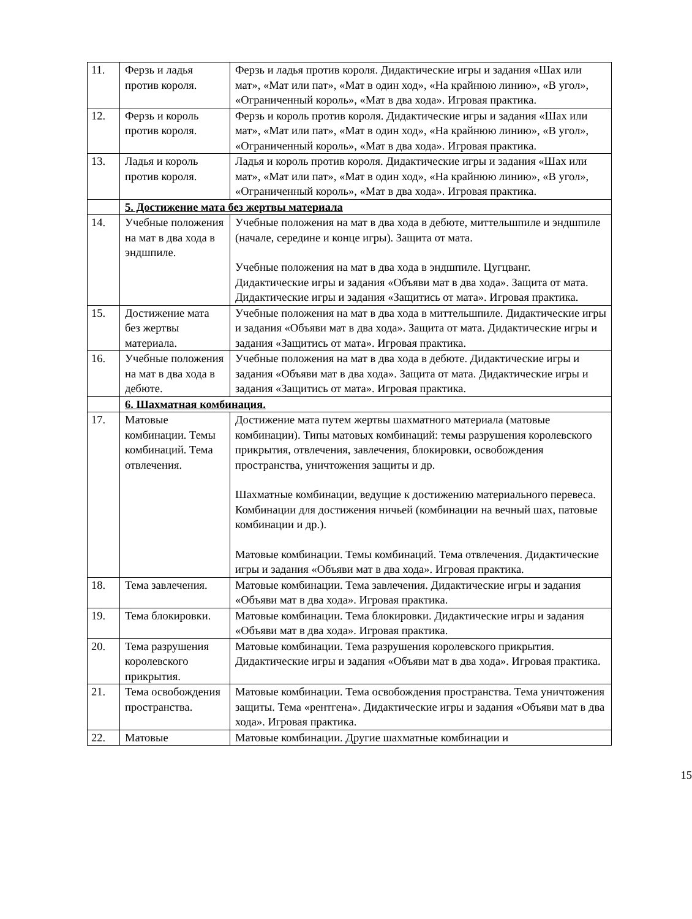| 11. | Ферзь и ладья против короля. | Ферзь и ладья против короля. Дидактические игры и задания «Шах или мат», «Мат или пат», «Мат в один ход», «На крайнюю линию», «В угол», «Ограниченный король», «Мат в два хода». Игровая практика. |
| 12. | Ферзь и король против короля. | Ферзь и король против короля. Дидактические игры и задания «Шах или мат», «Мат или пат», «Мат в один ход», «На крайнюю линию», «В угол», «Ограниченный король», «Мат в два хода». Игровая практика. |
| 13. | Ладья и король против короля. | Ладья и король против короля. Дидактические игры и задания «Шах или мат», «Мат или пат», «Мат в один ход», «На крайнюю линию», «В угол», «Ограниченный король», «Мат в два хода». Игровая практика. |
| | 5. Достижение мата без жертвы материала | |
| 14. | Учебные положения на мат в два хода в эндшпиле. | Учебные положения на мат в два хода в дебюте, миттельшпиле и эндшпиле (начале, середине и конце игры). Защита от мата. Учебные положения на мат в два хода в эндшпиле. Цугцванг. Дидактические игры и задания «Объяви мат в два хода». Защита от мата. Дидактические игры и задания «Защитись от мата». Игровая практика. |
| 15. | Достижение мата без жертвы материала. | Учебные положения на мат в два хода в миттельшпиле. Дидактические игры и задания «Объяви мат в два хода». Защита от мата. Дидактические игры и задания «Защитись от мата». Игровая практика. |
| 16. | Учебные положения на мат в два хода в дебюте. | Учебные положения на мат в два хода в дебюте. Дидактические игры и задания «Объяви мат в два хода». Защита от мата. Дидактические игры и задания «Защитись от мата». Игровая практика. |
| | 6. Шахматная комбинация. | |
| 17. | Матовые комбинации. Темы комбинаций. Тема отвлечения. | Достижение мата путем жертвы шахматного материала (матовые комбинации). Типы матовых комбинаций: темы разрушения королевского прикрытия, отвлечения, завлечения, блокировки, освобождения пространства, уничтожения защиты и др. Шахматные комбинации, ведущие к достижению материального перевеса. Комбинации для достижения ничьей (комбинации на вечный шах, патовые комбинации и др.). Матовые комбинации. Темы комбинаций. Тема отвлечения. Дидактические игры и задания «Объяви мат в два хода». Игровая практика. |
| 18. | Тема завлечения. | Матовые комбинации. Тема завлечения. Дидактические игры и задания «Объяви мат в два хода». Игровая практика. |
| 19. | Тема блокировки. | Матовые комбинации. Тема блокировки. Дидактические игры и задания «Объяви мат в два хода». Игровая практика. |
| 20. | Тема разрушения королевского прикрытия. | Матовые комбинации. Тема разрушения королевского прикрытия. Дидактические игры и задания «Объяви мат в два хода». Игровая практика. |
| 21. | Тема освобождения пространства. | Матовые комбинации. Тема освобождения пространства. Тема уничтожения защиты. Тема «рентгена». Дидактические игры и задания «Объяви мат в два хода». Игровая практика. |
| 22. | Матовые | Матовые комбинации. Другие шахматные комбинации и |
15